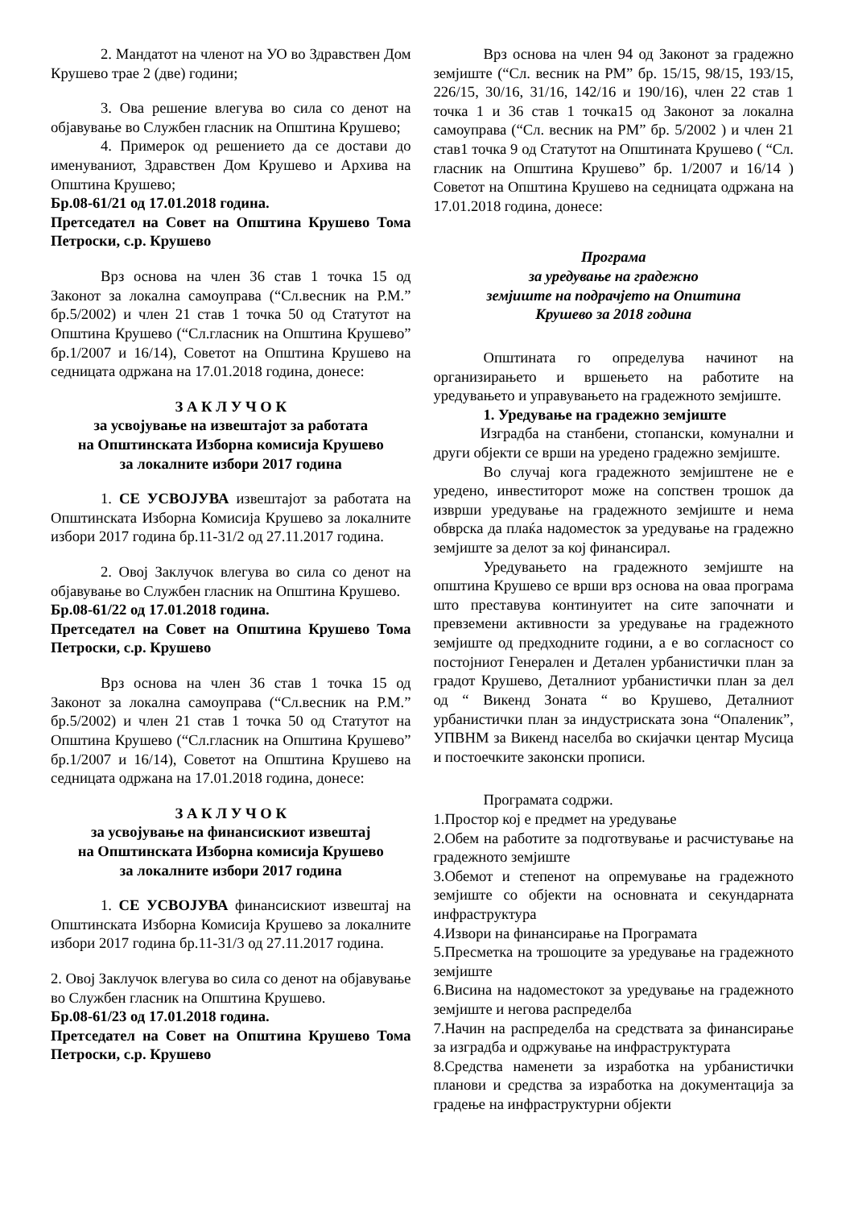2. Мандатот на членот на УО во Здравствен Дом Крушево трае 2 (две) години;
3. Ова решение влегува во сила со денот на објавување во Службен гласник на Општина Крушево;
4. Примерок од решението да се достави до именуваниот, Здравствен Дом Крушево и Архива на Општина Крушево;
Бр.08-61/21 од 17.01.2018 година.
Претседател на Совет на Општина Крушево Тома Петроски, с.р. Крушево
Врз основа на член 36 став 1 точка 15 од Законот за локална самоуправа (“Сл.весник на Р.М.” бр.5/2002) и член 21 став 1 точка 50 од Статутот на Општина Крушево (“Сл.гласник на Општина Крушево” бр.1/2007 и 16/14), Советот на Општина Крушево на седницата одржана на 17.01.2018 година, донесе:
З А К Л У Ч О К
за усвојување на извештајот за работата
на Општинската Изборна комисија Крушево
за локалните избори 2017 година
1. СЕ УСВОЈУВА извештајот за работата на Општинската Изборна Комисија Крушево за локалните избори 2017 година бр.11-31/2 од 27.11.2017 година.
2. Овој Заклучок влегува во сила со денот на објавување во Службен гласник на Општина Крушево.
Бр.08-61/22 од 17.01.2018 година.
Претседател на Совет на Општина Крушево Тома Петроски, с.р. Крушево
Врз основа на член 36 став 1 точка 15 од Законот за локална самоуправа (“Сл.весник на Р.М.” бр.5/2002) и член 21 став 1 точка 50 од Статутот на Општина Крушево (“Сл.гласник на Општина Крушево” бр.1/2007 и 16/14), Советот на Општина Крушево на седницата одржана на 17.01.2018 година, донесе:
З А К Л У Ч О К
за усвојување на финансискиот извештај
на Општинската Изборна комисија Крушево
за локалните избори 2017 година
1. СЕ УСВОЈУВА финансискиот извештај на Општинската Изборна Комисија Крушево за локалните избори 2017 година бр.11-31/3 од 27.11.2017 година.
2. Овој Заклучок влегува во сила со денот на објавување во Службен гласник на Општина Крушево.
Бр.08-61/23 од 17.01.2018 година.
Претседател на Совет на Општина Крушево Тома Петроски, с.р. Крушево
Врз основа на член 94 од Законот за градежно земјиште (“Сл. весник на РМ” бр. 15/15, 98/15, 193/15, 226/15, 30/16, 31/16, 142/16 и 190/16), член 22 став 1 точка 1 и 36 став 1 точка15 од Законот за локална самоуправа (“Сл. весник на РМ” бр. 5/2002 ) и член 21 став1 точка 9 од Статутот на Општината Крушево ( “Сл. гласник на Општина Крушево” бр. 1/2007 и 16/14 ) Советот на Општина Крушево на седницата одржана на 17.01.2018 година, донесе:
Програма
за уредување на градежно
земјиште на подрачјето на Општина
Крушево за 2018 година
Општината го определува начинот на организирањето и вршењето на работите на уредувањето и управувањето на градежното земјиште.
1. Уредување на градежно земјиште
Изградба на станбени, стопански, комунални и други објекти се врши на уредено градежно земјиште.
Во случај кога градежното земјиштене не е уредено, инвеститорот може на сопствен трошок да изврши уредување на градежното земјиште и нема обврска да плаќа надоместок за уредување на градежно земјиште за делот за кој финансирал.
Уредувањето на градежното земјиште на општина Крушево се врши врз основа на оваа програма што преставува континуитет на сите започнати и превземени активности за уредување на градежното земјиште од предходните години, а е во согласност со постојниот Генерален и Детален урбанистички план за градот Крушево, Деталниот урбанистички план за дел од “ Викенд Зоната “ во Крушево, Деталниот урбанистички план за индустриската зона “Опаленик”, УПВНМ за Викенд населба во скијачки центар Мусица и постоечките законски прописи.
Програмата содржи.
1.Простор кој е предмет на уредување
2.Обем на работите за подготвување и расчистување на градежното земјиште
3.Обемот и степенот на опремување на градежното земјиште со објекти на основната и секундарната инфраструктура
4.Извори на финансирање на Програмата
5.Пресметка на трошоците за уредување на градежното земјиште
6.Висина на надоместокот за уредување на градежното земјиште и негова распределба
7.Начин на распределба на средствата за финансирање за изградба и одржување на инфраструктурата
8.Средства наменети за изработка на урбанистички планови и средства за изработка на документација за градење на инфраструктурни објекти